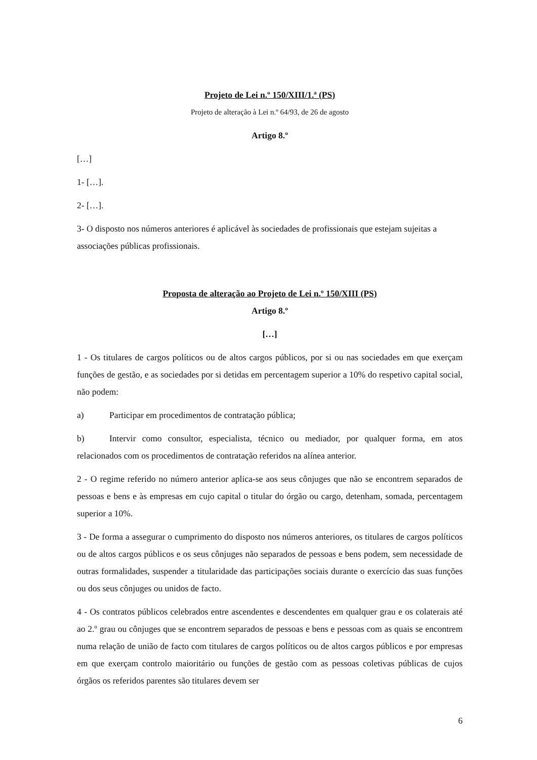Projeto de Lei n.º 150/XIII/1.ª (PS)
Projeto de alteração à Lei n.º 64/93, de 26 de agosto
Artigo 8.º
[…]
1- […].
2- […].
3- O disposto nos números anteriores é aplicável às sociedades de profissionais que estejam sujeitas a associações públicas profissionais.
Proposta de alteração ao Projeto de Lei n.º 150/XIII (PS)
Artigo 8.º
[…]
1 - Os titulares de cargos políticos ou de altos cargos públicos, por si ou nas sociedades em que exerçam funções de gestão, e as sociedades por si detidas em percentagem superior a 10% do respetivo capital social, não podem:
a) Participar em procedimentos de contratação pública;
b) Intervir como consultor, especialista, técnico ou mediador, por qualquer forma, em atos relacionados com os procedimentos de contratação referidos na alínea anterior.
2 - O regime referido no número anterior aplica-se aos seus cônjuges que não se encontrem separados de pessoas e bens e às empresas em cujo capital o titular do órgão ou cargo, detenham, somada, percentagem superior a 10%.
3 - De forma a assegurar o cumprimento do disposto nos números anteriores, os titulares de cargos políticos ou de altos cargos públicos e os seus cônjuges não separados de pessoas e bens podem, sem necessidade de outras formalidades, suspender a titularidade das participações sociais durante o exercício das suas funções ou dos seus cônjuges ou unidos de facto.
4 - Os contratos públicos celebrados entre ascendentes e descendentes em qualquer grau e os colaterais até ao 2.º grau ou cônjuges que se encontrem separados de pessoas e bens e pessoas com as quais se encontrem numa relação de união de facto com titulares de cargos políticos ou de altos cargos públicos e por empresas em que exerçam controlo maioritário ou funções de gestão com as pessoas coletivas públicas de cujos órgãos os referidos parentes são titulares devem ser
6